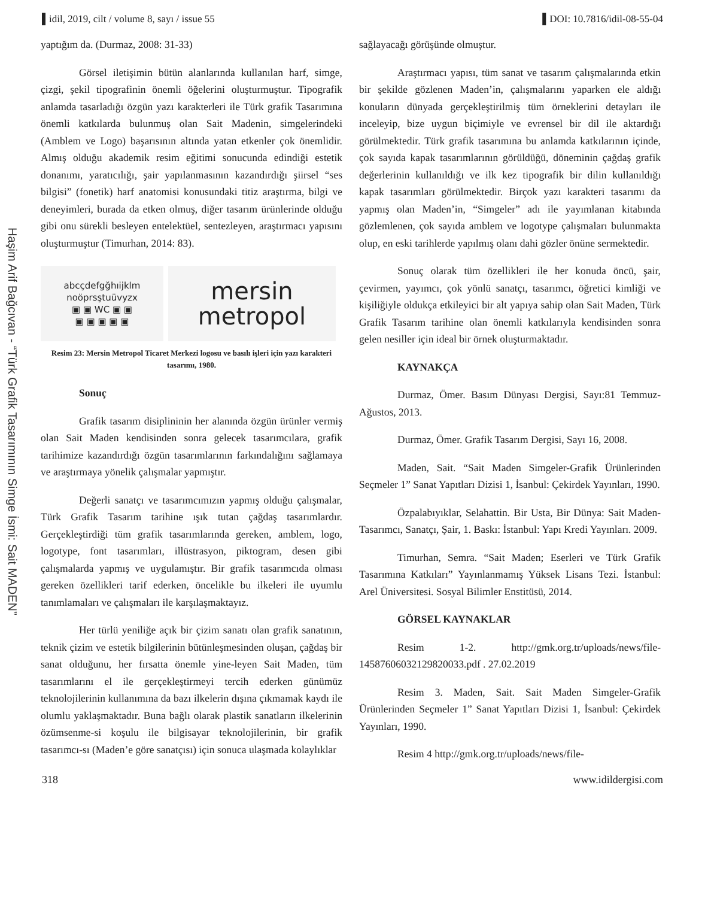▌idil, 2019, cilt / volume 8, sayı / issue 55 ▌DOI: 10.7816/idil-08-55-04
Haşim Arif Bağcıvan - “Türk Grafik Tasarımının Simge İsmi: Sait MADEN”
yaptığım da. (Durmaz, 2008: 31-33)
Görsel iletişimin bütün alanlarında kullanılan harf, simge, çizgi, şekil tipografinin önemli öğelerini oluşturmuştur. Tipografik anlamda tasarladığı özgün yazı karakterleri ile Türk grafik Tasarımına önemli katkılarda bulunmuş olan Sait Madenin, simgelerindeki (Amblem ve Logo) başarısının altında yatan etkenler çok önemlidir. Almış olduğu akademik resim eğitimi sonucunda edindiği estetik donanımı, yaratıcılığı, şair yapılanmasının kazandırdığı şiirsel “ses bilgisi” (fonetik) harf anatomisi konusundaki titiz araştırma, bilgi ve deneyimleri, burada da etken olmuş, diğer tasarım ürünlerinde olduğu gibi onu sürekli besleyen entelektüel, sentezleyen, araştırmacı yapısını oluşturmuştur (Timurhan, 2014: 83).
abcçdefgğhıijklm
noöprsştuüvyzx
▣ ▣ WC ▣ ▣
▣ ▣ ▣ ▣ ▣
mersin
metropol
Resim 23: Mersin Metropol Ticaret Merkezi logosu ve basılı işleri için yazı karakteri tasarımı, 1980.
Sonuç
Grafik tasarım disiplininin her alanında özgün ürünler vermiş olan Sait Maden kendisinden sonra gelecek tasarımcılara, grafik tarihimize kazandırdığı özgün tasarımlarının farkındalığını sağlamaya ve araştırmaya yönelik çalışmalar yapmıştır.
Değerli sanatçı ve tasarımcımızın yapmış olduğu çalışmalar, Türk Grafik Tasarım tarihine ışık tutan çağdaş tasarımlardır. Gerçekleştirdiği tüm grafik tasarımlarında gereken, amblem, logo, logotype, font tasarımları, illüstrasyon, piktogram, desen gibi çalışmalarda yapmış ve uygulamıştır. Bir grafik tasarımcıda olması gereken özellikleri tarif ederken, öncelikle bu ilkeleri ile uyumlu tanımlamaları ve çalışmaları ile karşılaşmaktayız.
Her türlü yeniliğe açık bir çizim sanatı olan grafik sanatının, teknik çizim ve estetik bilgilerinin bütünleşmesinden oluşan, çağdaş bir sanat olduğunu, her fırsatta önemle yine-leyen Sait Maden, tüm tasarımlarını el ile gerçekleştirmeyi tercih ederken günümüz teknolojilerinin kullanımına da bazı ilkelerin dışına çıkmamak kaydı ile olumlu yaklaşmaktadır. Buna bağlı olarak plastik sanatların ilkelerinin özümsenme-si koşulu ile bilgisayar teknolojilerinin, bir grafik tasarımcı-sı (Maden’e göre sanatçısı) için sonuca ulaşmada kolaylıklar
sağlayacağı görüşünde olmuştur.
Araştırmacı yapısı, tüm sanat ve tasarım çalışmalarında etkin bir şekilde gözlenen Maden’in, çalışmalarını yaparken ele aldığı konuların dünyada gerçekleştirilmiş tüm örneklerini detayları ile inceleyip, bize uygun biçimiyle ve evrensel bir dil ile aktardığı görülmektedir. Türk grafik tasarımına bu anlamda katkılarının içinde, çok sayıda kapak tasarımlarının görüldüğü, döneminin çağdaş grafik değerlerinin kullanıldığı ve ilk kez tipografik bir dilin kullanıldığı kapak tasarımları görülmektedir. Birçok yazı karakteri tasarımı da yapmış olan Maden’in, “Simgeler” adı ile yayımlanan kitabında gözlemlenen, çok sayıda amblem ve logotype çalışmaları bulunmakta olup, en eski tarihlerde yapılmış olanı dahi gözler önüne sermektedir.
Sonuç olarak tüm özellikleri ile her konuda öncü, şair, çevirmen, yayımcı, çok yönlü sanatçı, tasarımcı, öğretici kimliği ve kişiliğiyle oldukça etkileyici bir alt yapıya sahip olan Sait Maden, Türk Grafik Tasarım tarihine olan önemli katkılarıyla kendisinden sonra gelen nesiller için ideal bir örnek oluşturmaktadır.
KAYNAKÇA
Durmaz, Ömer. Basım Dünyası Dergisi, Sayı:81 Temmuz-Ağustos, 2013.
Durmaz, Ömer. Grafik Tasarım Dergisi, Sayı 16, 2008.
Maden, Sait. “Sait Maden Simgeler-Grafik Ürünlerinden Seçmeler 1” Sanat Yapıtları Dizisi 1, İsanbul: Çekirdek Yayınları, 1990.
Özpalabıyıklar, Selahattin. Bir Usta, Bir Dünya: Sait Maden-Tasarımcı, Sanatçı, Şair, 1. Baskı: İstanbul: Yapı Kredi Yayınları. 2009.
Timurhan, Semra. “Sait Maden; Eserleri ve Türk Grafik Tasarımına Katkıları” Yayınlanmamış Yüksek Lisans Tezi. İstanbul: Arel Üniversitesi. Sosyal Bilimler Enstitüsü, 2014.
GÖRSEL KAYNAKLAR
Resim 1-2. http://gmk.org.tr/uploads/news/file-14587606032129820033.pdf . 27.02.2019
Resim 3. Maden, Sait. Sait Maden Simgeler-Grafik Ürünlerinden Seçmeler 1” Sanat Yapıtları Dizisi 1, İsanbul: Çekirdek Yayınları, 1990.
Resim 4 http://gmk.org.tr/uploads/news/file-
318 www.idildergisi.com